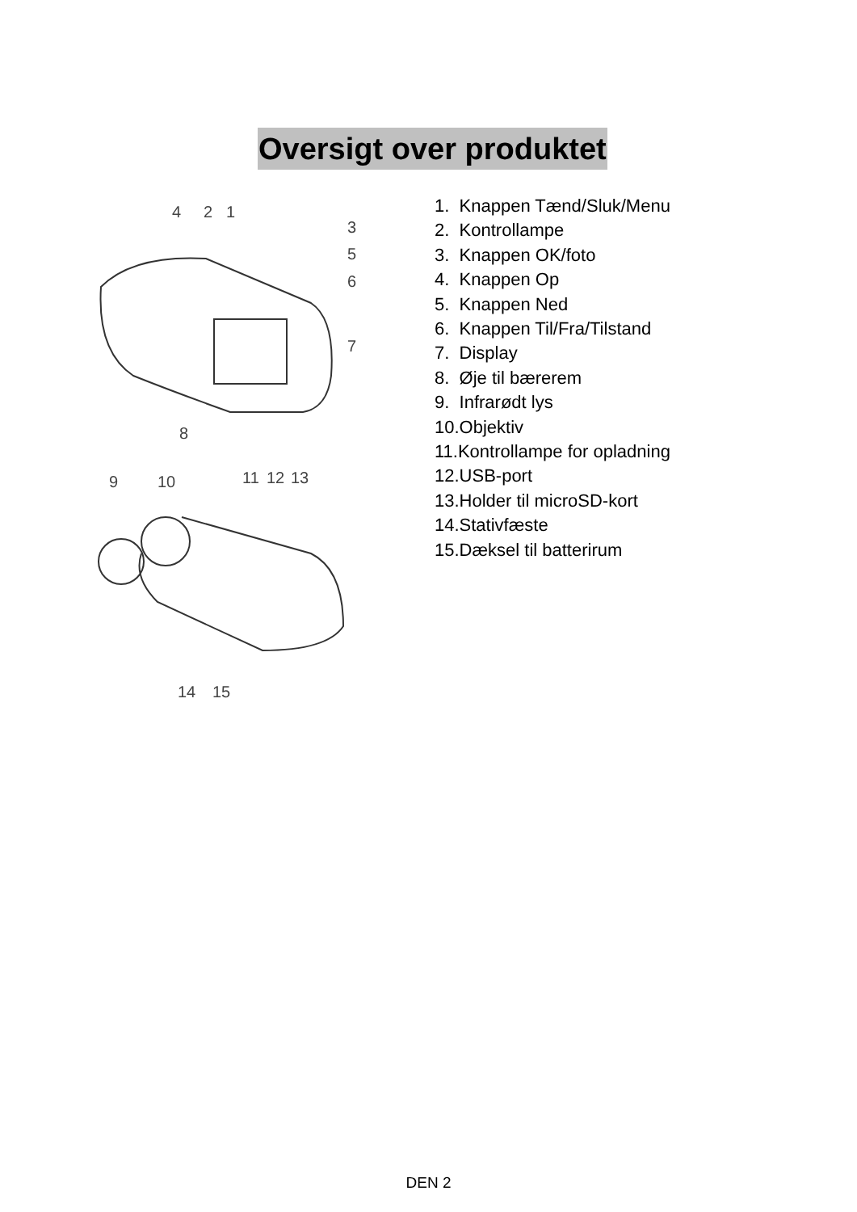Oversigt over produktet
4 2 1
3
5
6
7
8
9 10 11 12 13
14 15
1. Knappen Tænd/Sluk/Menu
2. Kontrollampe
3. Knappen OK/foto
4. Knappen Op
5. Knappen Ned
6. Knappen Til/Fra/Tilstand
7. Display
8. Øje til bærerem
9. Infrarødt lys
10.Objektiv
11.Kontrollampe for opladning
12.USB-port
13.Holder til microSD-kort
14.Stativfæste
15.Dæksel til batterirum
DEN 2